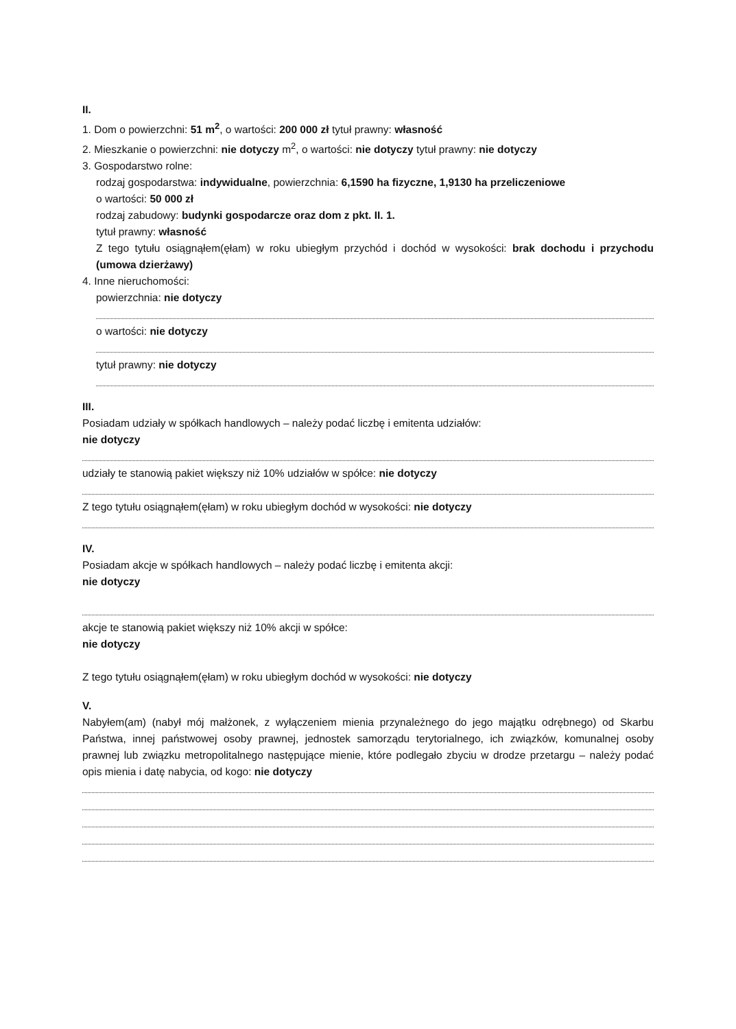II.
1. Dom o powierzchni: 51 m<sup>2</sup>, o wartości: 200 000 zł tytuł prawny: własność
2. Mieszkanie o powierzchni: nie dotyczy m<sup>2</sup>, o wartości: nie dotyczy tytuł prawny: nie dotyczy
3. Gospodarstwo rolne:
rodzaj gospodarstwa: indywidualne, powierzchnia: 6,1590 ha fizyczne, 1,9130 ha przeliczeniowe
o wartości: 50 000 zł
rodzaj zabudowy: budynki gospodarcze oraz dom z pkt. II. 1.
tytuł prawny: własność
Z tego tytułu osiągnąłem(ęłam) w roku ubiegłym przychód i dochód w wysokości: brak dochodu i przychodu (umowa dzierżawy)
4. Inne nieruchomości:
powierzchnia: nie dotyczy
o wartości: nie dotyczy
tytuł prawny: nie dotyczy
III.
Posiadam udziały w spółkach handlowych – należy podać liczbę i emitenta udziałów:
nie dotyczy
udziały te stanowią pakiet większy niż 10% udziałów w spółce: nie dotyczy
Z tego tytułu osiągnąłem(ęłam) w roku ubiegłym dochód w wysokości: nie dotyczy
IV.
Posiadam akcje w spółkach handlowych – należy podać liczbę i emitenta akcji:
nie dotyczy
akcje te stanowią pakiet większy niż 10% akcji w spółce:
nie dotyczy
Z tego tytułu osiągnąłem(ęłam) w roku ubiegłym dochód w wysokości: nie dotyczy
V.
Nabyłem(am) (nabył mój małżonek, z wyłączeniem mienia przynależnego do jego majątku odrębnego) od Skarbu Państwa, innej państwowej osoby prawnej, jednostek samorządu terytorialnego, ich związków, komunalnej osoby prawnej lub związku metropolitalnego następujące mienie, które podlegało zbyciu w drodze przetargu – należy podać opis mienia i datę nabycia, od kogo: nie dotyczy